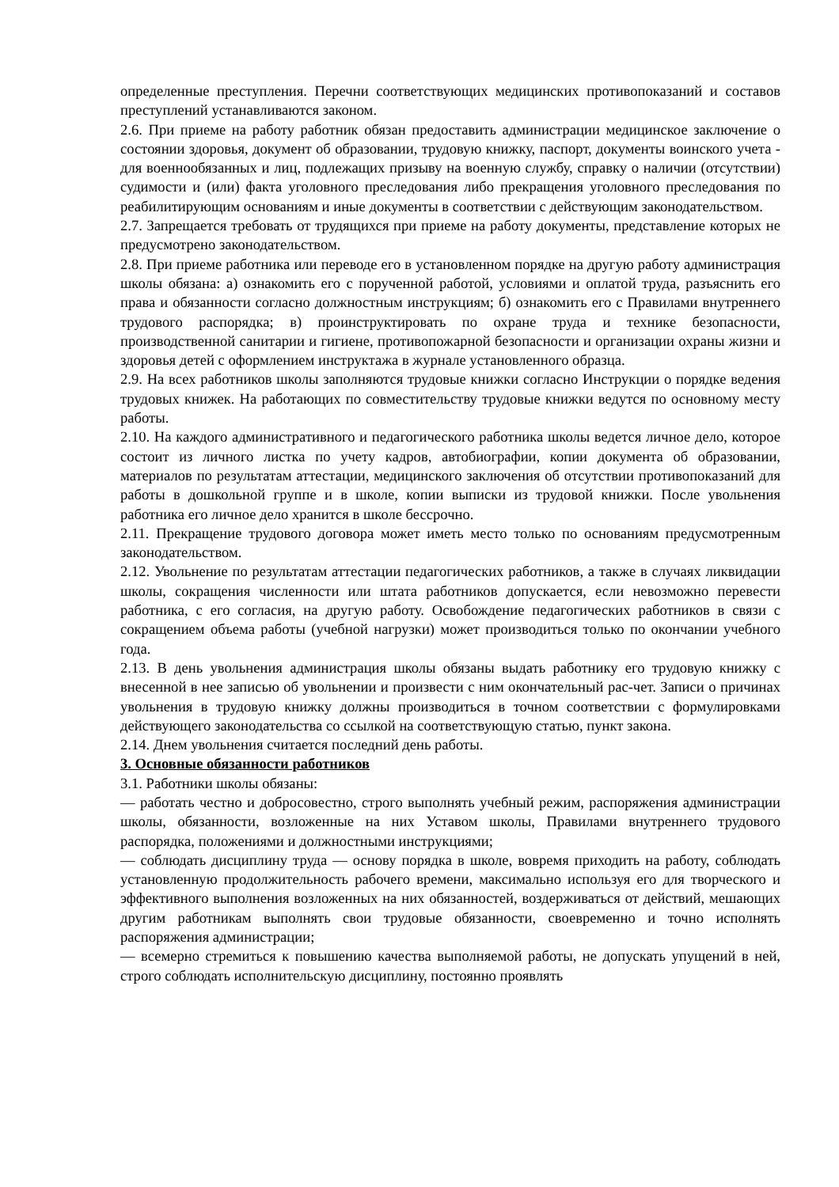определенные преступления. Перечни соответствующих медицинских противопоказаний и составов преступлений устанавливаются законом.
2.6. При приеме на работу работник обязан предоставить администрации медицинское заключение о состоянии здоровья, документ об образовании, трудовую книжку, паспорт, документы воинского учета - для военнообязанных и лиц, подлежащих призыву на военную службу, справку о наличии (отсутствии) судимости и (или) факта уголовного преследования либо прекращения уголовного преследования по реабилитирующим основаниям и иные документы в соответствии с действующим законодательством.
2.7. Запрещается требовать от трудящихся при приеме на работу документы, представление которых не предусмотрено законодательством.
2.8. При приеме работника или переводе его в установленном порядке на другую работу администрация школы обязана: а) ознакомить его с порученной работой, условиями и оплатой труда, разъяснить его права и обязанности согласно должностным инструкциям; б) ознакомить его с Правилами внутреннего трудового распорядка; в) проинструктировать по охране труда и технике безопасности, производственной санитарии и гигиене, противопожарной безопасности и организации охраны жизни и здоровья детей с оформлением инструктажа в журнале установленного образца.
2.9. На всех работников школы заполняются трудовые книжки согласно Инструкции о порядке ведения трудовых книжек. На работающих по совместительству трудовые книжки ведутся по основному месту работы.
2.10. На каждого административного и педагогического работника школы ведется личное дело, которое состоит из личного листка по учету кадров, автобиографии, копии документа об образовании, материалов по результатам аттестации, медицинского заключения об отсутствии противопоказаний для работы в дошкольной группе и в школе, копии выписки из трудовой книжки. После увольнения работника его личное дело хранится в школе бессрочно.
2.11. Прекращение трудового договора может иметь место только по основаниям предусмотренным законодательством.
2.12. Увольнение по результатам аттестации педагогических работников, а также в случаях ликвидации школы, сокращения численности или штата работников допускается, если невозможно перевести работника, с его согласия, на другую работу. Освобождение педагогических работников в связи с сокращением объема работы (учебной нагрузки) может производиться только по окончании учебного года.
2.13. В день увольнения администрация школы обязаны выдать работнику его трудовую книжку с внесенной в нее записью об увольнении и произвести с ним окончательный рас-чет. Записи о причинах увольнения в трудовую книжку должны производиться в точном соответствии с формулировками действующего законодательства со ссылкой на соответствующую статью, пункт закона.
2.14. Днем увольнения считается последний день работы.
3. Основные обязанности работников
3.1. Работники школы обязаны:
— работать честно и добросовестно, строго выполнять учебный режим, распоряжения администрации школы, обязанности, возложенные на них Уставом школы, Правилами внутреннего трудового распорядка, положениями и должностными инструкциями;
— соблюдать дисциплину труда — основу порядка в школе, вовремя приходить на работу, соблюдать установленную продолжительность рабочего времени, максимально используя его для творческого и эффективного выполнения возложенных на них обязанностей, воздерживаться от действий, мешающих другим работникам выполнять свои трудовые обязанности, своевременно и точно исполнять распоряжения администрации;
— всемерно стремиться к повышению качества выполняемой работы, не допускать упущений в ней, строго соблюдать исполнительскую дисциплину, постоянно проявлять